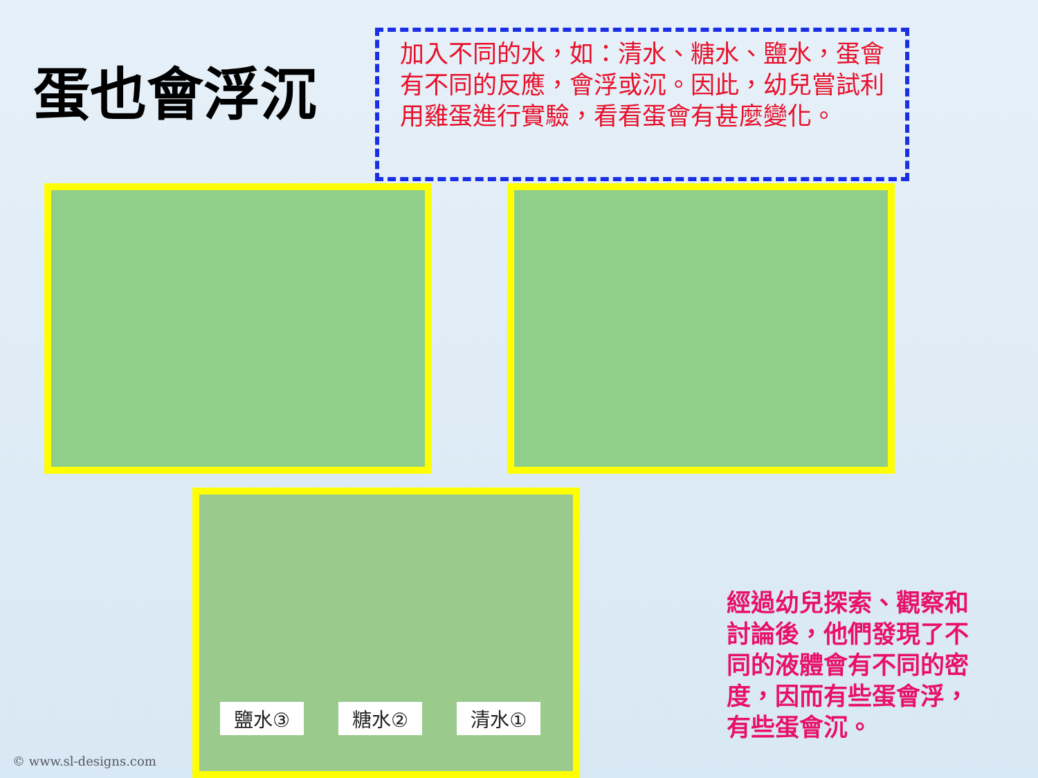蛋也會浮沉
加入不同的水，如：清水、糖水、鹽水，蛋會有不同的反應，會浮或沉。因此，幼兒嘗試利用雞蛋進行實驗，看看蛋會有甚麼變化。
鹽水③ 糖水② 清水①
經過幼兒探索、觀察和討論後，他們發現了不同的液體會有不同的密度，因而有些蛋會浮，有些蛋會沉。
© www.sl-designs.com